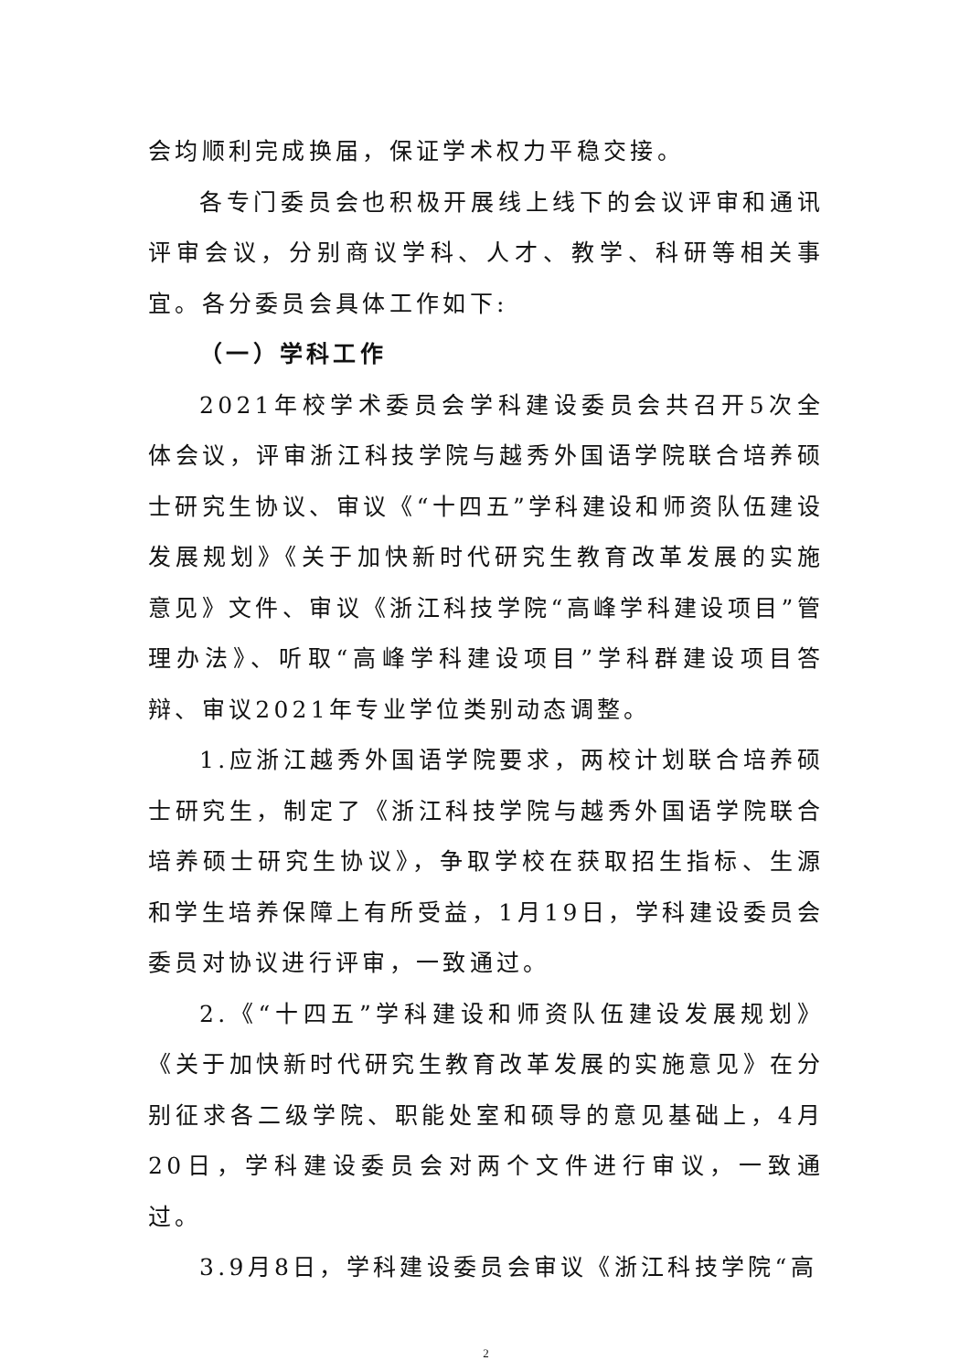会均顺利完成换届，保证学术权力平稳交接。
各专门委员会也积极开展线上线下的会议评审和通讯评审会议，分别商议学科、人才、教学、科研等相关事宜。各分委员会具体工作如下:
（一）学科工作
2021年校学术委员会学科建设委员会共召开5次全体会议，评审浙江科技学院与越秀外国语学院联合培养硕士研究生协议、审议《“十四五”学科建设和师资队伍建设发展规划》《关于加快新时代研究生教育改革发展的实施意见》文件、审议《浙江科技学院“高峰学科建设项目”管理办法》、听取“高峰学科建设项目”学科群建设项目答辩、审议2021年专业学位类别动态调整。
1.应浙江越秀外国语学院要求，两校计划联合培养硕士研究生，制定了《浙江科技学院与越秀外国语学院联合培养硕士研究生协议》，争取学校在获取招生指标、生源和学生培养保障上有所受益，1月19日，学科建设委员会委员对协议进行评审，一致通过。
2.《“十四五”学科建设和师资队伍建设发展规划》《关于加快新时代研究生教育改革发展的实施意见》在分别征求各二级学院、职能处室和硕导的意见基础上，4月20日，学科建设委员会对两个文件进行审议，一致通过。
3.9月8日，学科建设委员会审议《浙江科技学院“高
2